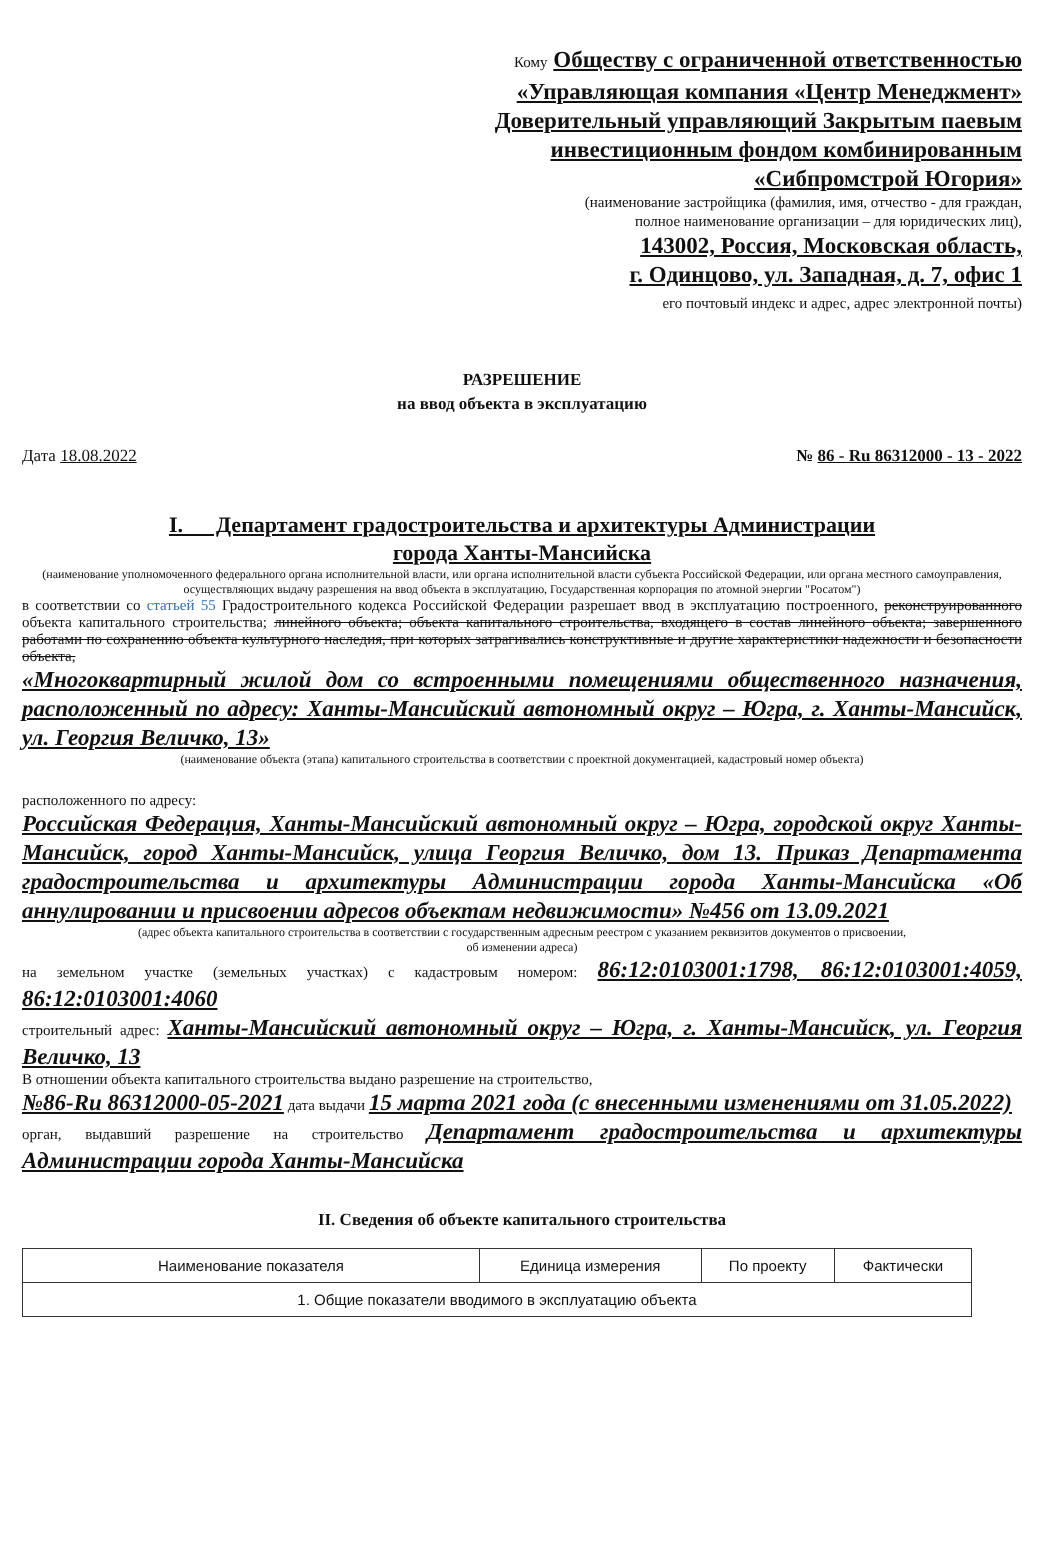Кому Обществу с ограниченной ответственностью
«Управляющая компания «Центр Менеджмент»
Доверительный управляющий Закрытым паевым
инвестиционным фондом комбинированным
«Сибпромстрой Югория»
(наименование застройщика (фамилия, имя, отчество - для граждан,
полное наименование организации – для юридических лиц),
143002, Россия, Московская область,
г. Одинцово, ул. Западная, д. 7, офис 1
его почтовый индекс и адрес, адрес электронной почты)
РАЗРЕШЕНИЕ
на ввод объекта в эксплуатацию
Дата 18.08.2022 № 86 - Ru 86312000 - 13 - 2022
I. Департамент градостроительства и архитектуры Администрации
города Ханты-Мансийска
(наименование уполномоченного федерального органа исполнительной власти, или органа исполнительной власти субъекта Российской Федерации, или органа местного самоуправления, осуществляющих выдачу разрешения на ввод объекта в эксплуатацию, Государственная корпорация по атомной энергии "Росатом")
в соответствии со статьей 55 Градостроительного кодекса Российской Федерации разрешает ввод в эксплуатацию построенного, реконструированного объекта капитального строительства; линейного объекта; объекта капитального строительства, входящего в состав линейного объекта; завершенного работами по сохранению объекта культурного наследия, при которых затрагивались конструктивные и другие характеристики надежности и безопасности объекта,
«Многоквартирный жилой дом со встроенными помещениями общественного назначения, расположенный по адресу: Ханты-Мансийский автономный округ – Югра, г. Ханты-Мансийск, ул. Георгия Величко, 13»
(наименование объекта (этапа) капитального строительства в соответствии с проектной документацией, кадастровый номер объекта)
расположенного по адресу:
Российская Федерация, Ханты-Мансийский автономный округ – Югра, городской округ Ханты-Мансийск, город Ханты-Мансийск, улица Георгия Величко, дом 13. Приказ Департамента градостроительства и архитектуры Администрации города Ханты-Мансийска «Об аннулировании и присвоении адресов объектам недвижимости» №456 от 13.09.2021
(адрес объекта капитального строительства в соответствии с государственным адресным реестром с указанием реквизитов документов о присвоении,
об изменении адреса)
на земельном участке (земельных участках) с кадастровым номером: 86:12:0103001:1798, 86:12:0103001:4059, 86:12:0103001:4060
строительный адрес: Ханты-Мансийский автономный округ – Югра, г. Ханты-Мансийск, ул. Георгия Величко, 13
В отношении объекта капитального строительства выдано разрешение на строительство,
№86-Ru 86312000-05-2021 дата выдачи 15 марта 2021 года (с внесенными изменениями от 31.05.2022)
орган, выдавший разрешение на строительство Департамент градостроительства и архитектуры Администрации города Ханты-Мансийска
II. Сведения об объекте капитального строительства
| Наименование показателя | Единица измерения | По проекту | Фактически |
| --- | --- | --- | --- |
| 1. Общие показатели вводимого в эксплуатацию объекта | | | |